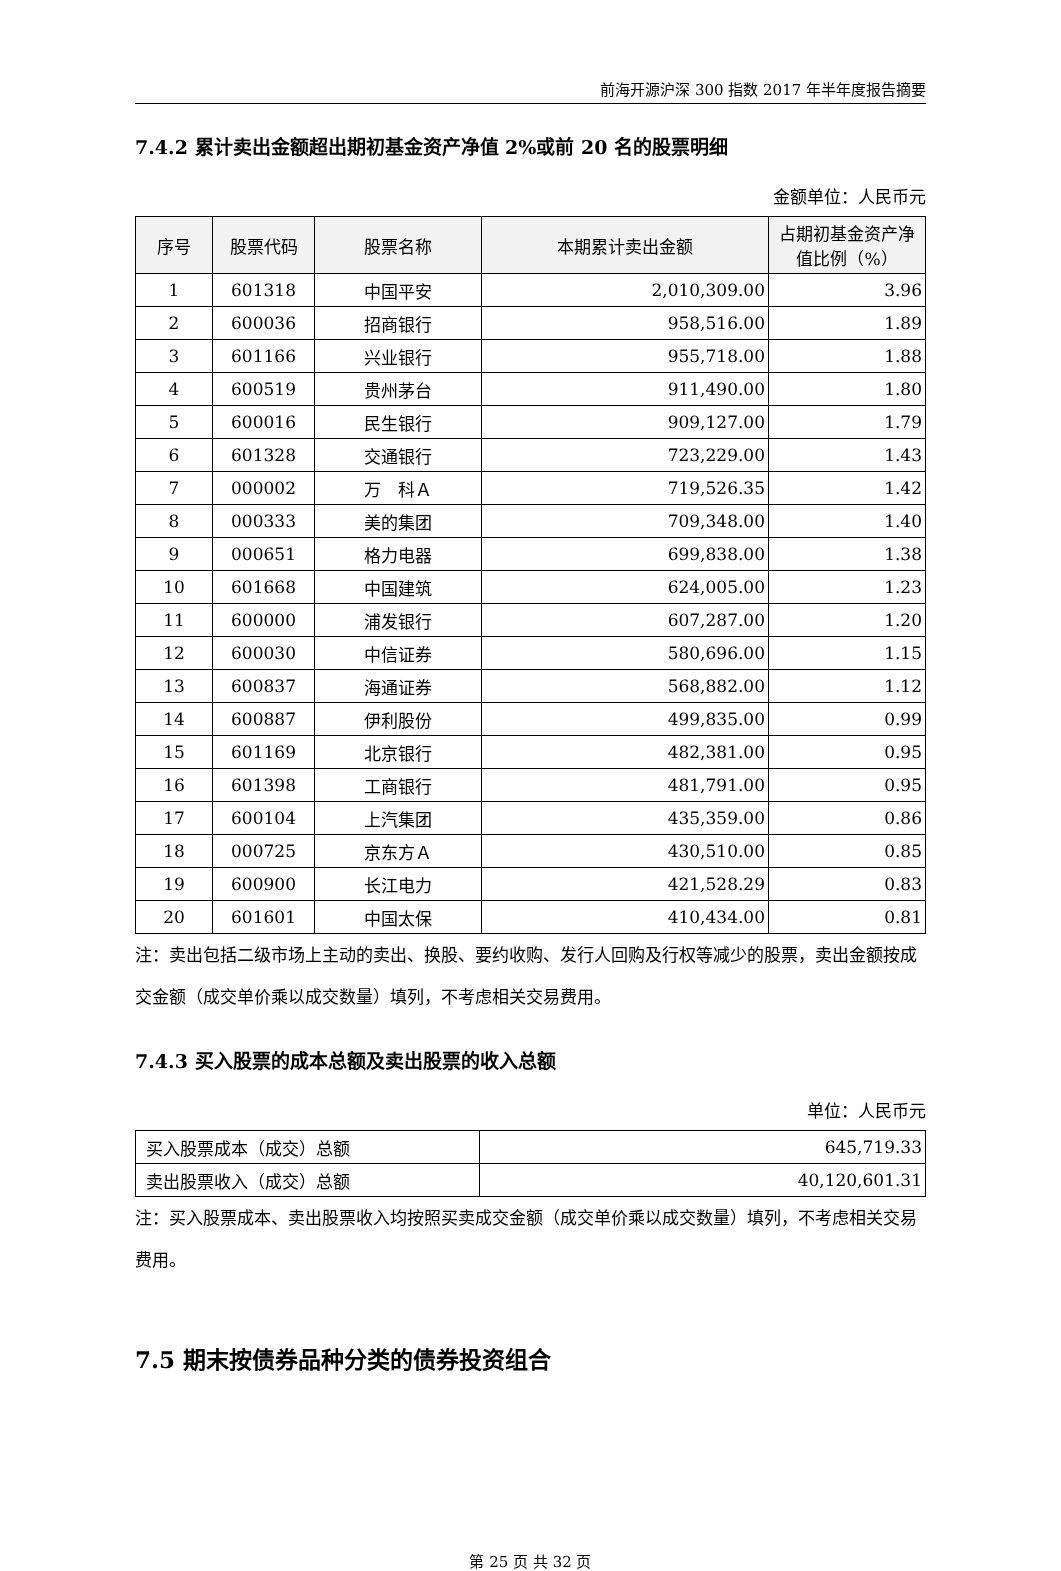前海开源沪深 300 指数 2017 年半年度报告摘要
7.4.2 累计卖出金额超出期初基金资产净值 2%或前 20 名的股票明细
金额单位：人民币元
| 序号 | 股票代码 | 股票名称 | 本期累计卖出金额 | 占期初基金资产净值比例（%） |
| --- | --- | --- | --- | --- |
| 1 | 601318 | 中国平安 | 2,010,309.00 | 3.96 |
| 2 | 600036 | 招商银行 | 958,516.00 | 1.89 |
| 3 | 601166 | 兴业银行 | 955,718.00 | 1.88 |
| 4 | 600519 | 贵州茅台 | 911,490.00 | 1.80 |
| 5 | 600016 | 民生银行 | 909,127.00 | 1.79 |
| 6 | 601328 | 交通银行 | 723,229.00 | 1.43 |
| 7 | 000002 | 万 科Ａ | 719,526.35 | 1.42 |
| 8 | 000333 | 美的集团 | 709,348.00 | 1.40 |
| 9 | 000651 | 格力电器 | 699,838.00 | 1.38 |
| 10 | 601668 | 中国建筑 | 624,005.00 | 1.23 |
| 11 | 600000 | 浦发银行 | 607,287.00 | 1.20 |
| 12 | 600030 | 中信证券 | 580,696.00 | 1.15 |
| 13 | 600837 | 海通证券 | 568,882.00 | 1.12 |
| 14 | 600887 | 伊利股份 | 499,835.00 | 0.99 |
| 15 | 601169 | 北京银行 | 482,381.00 | 0.95 |
| 16 | 601398 | 工商银行 | 481,791.00 | 0.95 |
| 17 | 600104 | 上汽集团 | 435,359.00 | 0.86 |
| 18 | 000725 | 京东方Ａ | 430,510.00 | 0.85 |
| 19 | 600900 | 长江电力 | 421,528.29 | 0.83 |
| 20 | 601601 | 中国太保 | 410,434.00 | 0.81 |
注：卖出包括二级市场上主动的卖出、换股、要约收购、发行人回购及行权等减少的股票，卖出金额按成交金额（成交单价乘以成交数量）填列，不考虑相关交易费用。
7.4.3 买入股票的成本总额及卖出股票的收入总额
单位：人民币元
| 买入股票成本（成交）总额 | 645,719.33 |
| 卖出股票收入（成交）总额 | 40,120,601.31 |
注：买入股票成本、卖出股票收入均按照买卖成交金额（成交单价乘以成交数量）填列，不考虑相关交易费用。
7.5 期末按债券品种分类的债券投资组合
第 25 页 共 32 页